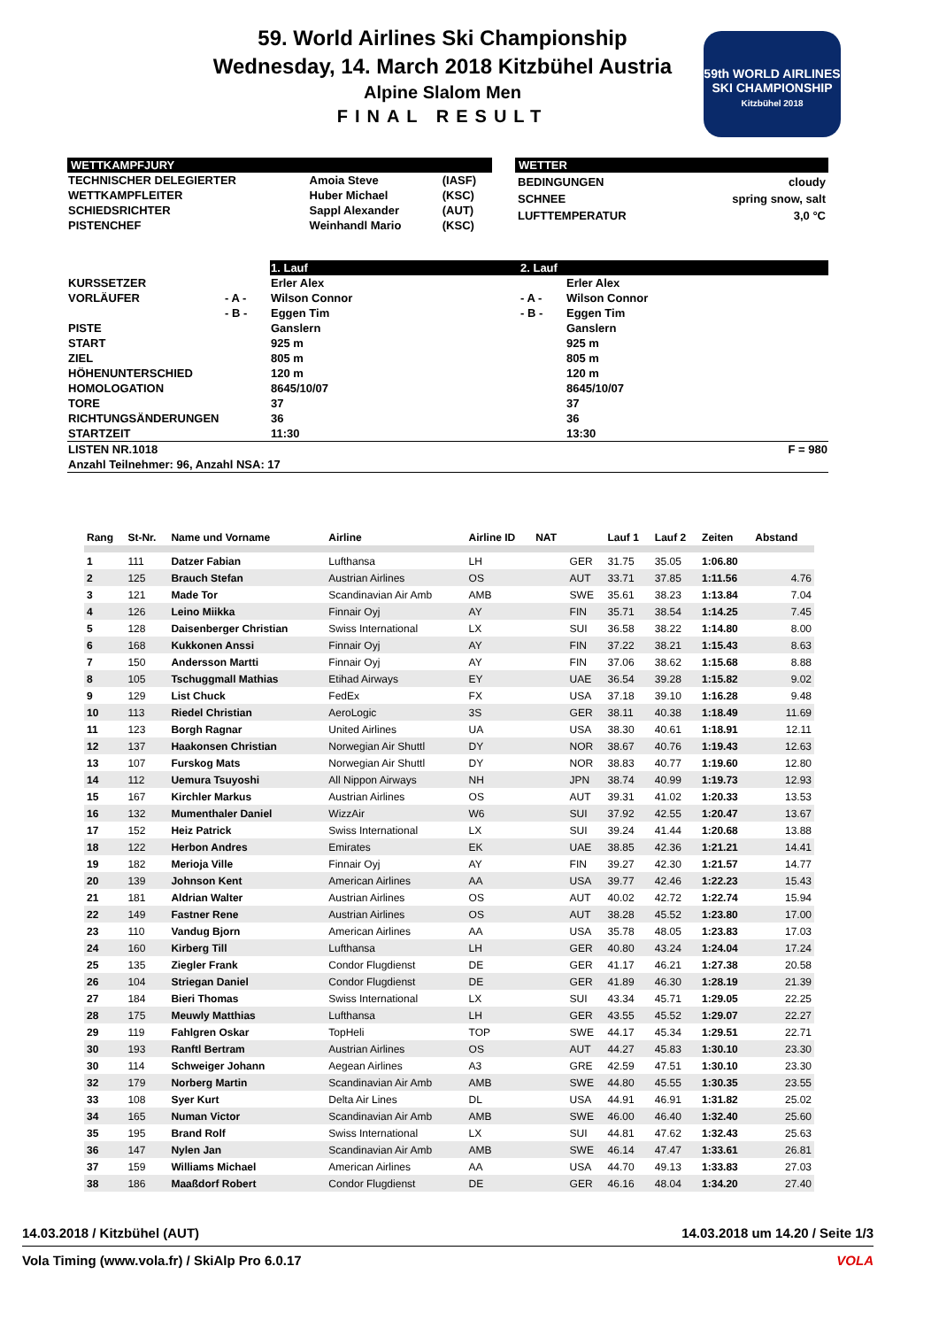59. World Airlines Ski Championship
Wednesday, 14. March 2018 Kitzbühel Austria
Alpine Slalom Men
FINAL RESULT
59th WORLD AIRLINES SKI CHAMPIONSHIP
Kitzbühel 2018
WETTKAMPFJURY
| TECHNISCHER DELEGIERTER | Amoia Steve | (IASF) |
| WETTKAMPFLEITER | Huber Michael | (KSC) |
| SCHIEDSRICHTER | Sappl Alexander | (AUT) |
| PISTENCHEF | Weinhandl Mario | (KSC) |
WETTER
| BEDINGUNGEN | cloudy |
| SCHNEE | spring snow, salt |
| LUFTTEMPERATUR | 3,0 °C |
| | | 1. Lauf | 2. Lauf | |
| KURSSETZER | | Erler Alex | | Erler Alex |
| VORLÄUFER | - A - | Wilson Connor | - A - | Wilson Connor |
| | - B - | Eggen Tim | - B - | Eggen Tim |
| PISTE | | Ganslern | | Ganslern |
| START | | 925 m | | 925 m |
| ZIEL | | 805 m | | 805 m |
| HÖHENUNTERSCHIED | | 120 m | | 120 m |
| HOMOLOGATION | | 8645/10/07 | | 8645/10/07 |
| TORE | | 37 | | 37 |
| RICHTUNGSÄNDERUNGEN | | 36 | | 36 |
| STARTZEIT | | 11:30 | | 13:30 |
| LISTEN NR.1018 | | | | F = 980 |
| Anzahl Teilnehmer: 96, Anzahl NSA: 17 | | | | |
| Rang | St-Nr. | Name und Vorname | Airline | Airline ID | NAT | | Lauf 1 | Lauf 2 | Zeiten | Abstand |
| --- | --- | --- | --- | --- | --- | --- | --- | --- | --- | --- |
| 1 | 111 | Datzer Fabian | Lufthansa | LH | | GER | 31.75 | 35.05 | 1:06.80 | |
| 2 | 125 | Brauch Stefan | Austrian Airlines | OS | | AUT | 33.71 | 37.85 | 1:11.56 | 4.76 |
| 3 | 121 | Made Tor | Scandinavian Air Amb | AMB | | SWE | 35.61 | 38.23 | 1:13.84 | 7.04 |
| 4 | 126 | Leino Miikka | Finnair Oyj | AY | | FIN | 35.71 | 38.54 | 1:14.25 | 7.45 |
| 5 | 128 | Daisenberger Christian | Swiss International | LX | | SUI | 36.58 | 38.22 | 1:14.80 | 8.00 |
| 6 | 168 | Kukkonen Anssi | Finnair Oyj | AY | | FIN | 37.22 | 38.21 | 1:15.43 | 8.63 |
| 7 | 150 | Andersson Martti | Finnair Oyj | AY | | FIN | 37.06 | 38.62 | 1:15.68 | 8.88 |
| 8 | 105 | Tschuggmall Mathias | Etihad Airways | EY | | UAE | 36.54 | 39.28 | 1:15.82 | 9.02 |
| 9 | 129 | List Chuck | FedEx | FX | | USA | 37.18 | 39.10 | 1:16.28 | 9.48 |
| 10 | 113 | Riedel Christian | AeroLogic | 3S | | GER | 38.11 | 40.38 | 1:18.49 | 11.69 |
| 11 | 123 | Borgh Ragnar | United Airlines | UA | | USA | 38.30 | 40.61 | 1:18.91 | 12.11 |
| 12 | 137 | Haakonsen Christian | Norwegian Air Shuttl | DY | | NOR | 38.67 | 40.76 | 1:19.43 | 12.63 |
| 13 | 107 | Furskog Mats | Norwegian Air Shuttl | DY | | NOR | 38.83 | 40.77 | 1:19.60 | 12.80 |
| 14 | 112 | Uemura Tsuyoshi | All Nippon Airways | NH | | JPN | 38.74 | 40.99 | 1:19.73 | 12.93 |
| 15 | 167 | Kirchler Markus | Austrian Airlines | OS | | AUT | 39.31 | 41.02 | 1:20.33 | 13.53 |
| 16 | 132 | Mumenthaler Daniel | WizzAir | W6 | | SUI | 37.92 | 42.55 | 1:20.47 | 13.67 |
| 17 | 152 | Heiz Patrick | Swiss International | LX | | SUI | 39.24 | 41.44 | 1:20.68 | 13.88 |
| 18 | 122 | Herbon Andres | Emirates | EK | | UAE | 38.85 | 42.36 | 1:21.21 | 14.41 |
| 19 | 182 | Merioja Ville | Finnair Oyj | AY | | FIN | 39.27 | 42.30 | 1:21.57 | 14.77 |
| 20 | 139 | Johnson Kent | American Airlines | AA | | USA | 39.77 | 42.46 | 1:22.23 | 15.43 |
| 21 | 181 | Aldrian Walter | Austrian Airlines | OS | | AUT | 40.02 | 42.72 | 1:22.74 | 15.94 |
| 22 | 149 | Fastner Rene | Austrian Airlines | OS | | AUT | 38.28 | 45.52 | 1:23.80 | 17.00 |
| 23 | 110 | Vandug Bjorn | American Airlines | AA | | USA | 35.78 | 48.05 | 1:23.83 | 17.03 |
| 24 | 160 | Kirberg Till | Lufthansa | LH | | GER | 40.80 | 43.24 | 1:24.04 | 17.24 |
| 25 | 135 | Ziegler Frank | Condor Flugdienst | DE | | GER | 41.17 | 46.21 | 1:27.38 | 20.58 |
| 26 | 104 | Striegan Daniel | Condor Flugdienst | DE | | GER | 41.89 | 46.30 | 1:28.19 | 21.39 |
| 27 | 184 | Bieri Thomas | Swiss International | LX | | SUI | 43.34 | 45.71 | 1:29.05 | 22.25 |
| 28 | 175 | Meuwly Matthias | Lufthansa | LH | | GER | 43.55 | 45.52 | 1:29.07 | 22.27 |
| 29 | 119 | Fahlgren Oskar | TopHeli | TOP | | SWE | 44.17 | 45.34 | 1:29.51 | 22.71 |
| 30 | 193 | Ranftl Bertram | Austrian Airlines | OS | | AUT | 44.27 | 45.83 | 1:30.10 | 23.30 |
| 30 | 114 | Schweiger Johann | Aegean Airlines | A3 | | GRE | 42.59 | 47.51 | 1:30.10 | 23.30 |
| 32 | 179 | Norberg Martin | Scandinavian Air Amb | AMB | | SWE | 44.80 | 45.55 | 1:30.35 | 23.55 |
| 33 | 108 | Syer Kurt | Delta Air Lines | DL | | USA | 44.91 | 46.91 | 1:31.82 | 25.02 |
| 34 | 165 | Numan Victor | Scandinavian Air Amb | AMB | | SWE | 46.00 | 46.40 | 1:32.40 | 25.60 |
| 35 | 195 | Brand Rolf | Swiss International | LX | | SUI | 44.81 | 47.62 | 1:32.43 | 25.63 |
| 36 | 147 | Nylen Jan | Scandinavian Air Amb | AMB | | SWE | 46.14 | 47.47 | 1:33.61 | 26.81 |
| 37 | 159 | Williams Michael | American Airlines | AA | | USA | 44.70 | 49.13 | 1:33.83 | 27.03 |
| 38 | 186 | Maaßdorf Robert | Condor Flugdienst | DE | | GER | 46.16 | 48.04 | 1:34.20 | 27.40 |
14.03.2018 / Kitzbühel (AUT) 14.03.2018 um 14.20 / Seite 1/3
Vola Timing (www.vola.fr) / SkiAlp Pro 6.0.17 VOLA